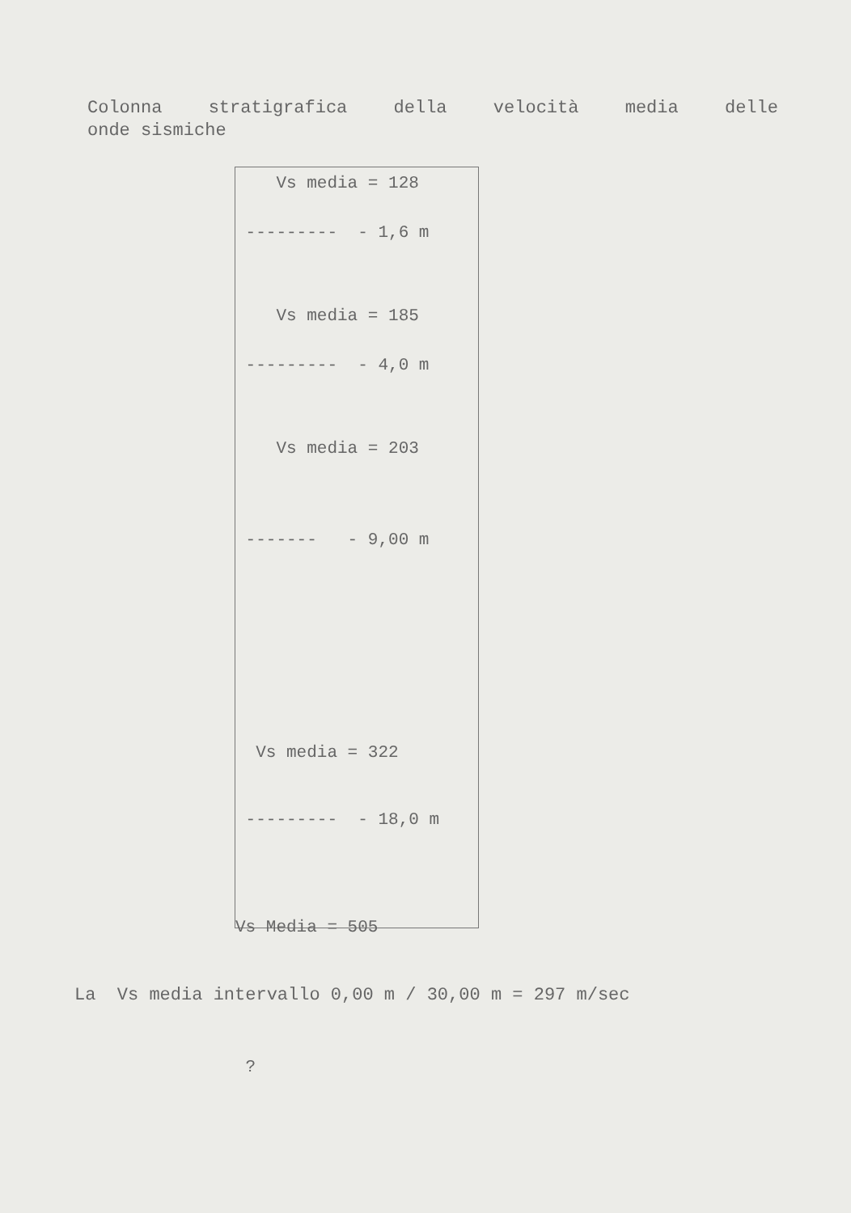Colonna stratigrafica della velocità media delle
onde sismiche
Vs media = 128
--------- - 1,6 m
Vs media = 185
--------- - 4,0 m
Vs media = 203
------- - 9,00 m
Vs media = 322
--------- - 18,0 m
Vs Media = 505
?
La Vs media intervallo 0,00 m / 30,00 m = 297 m/sec